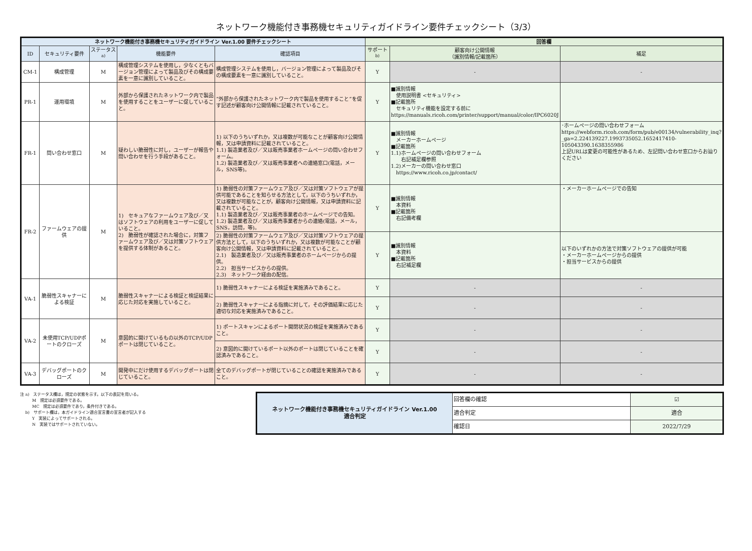ネットワーク機能付き事務機セキュリティガイドライン要件チェックシート（3/3）
| ネットワーク機能付き事務機セキュリティガイドライン Ver.1.00 要件チェックシート | | | | | 回答欄 | | |
| --- | --- | --- | --- | --- | --- | --- | --- |
| ID | セキュリティ要件 | ステータス<sup>a)</sup> | 機能要件 | 確認項目 | サポート<sup>b)</sup> | 顧客向け公開情報 （識別情報/記載箇所） | 補足 |
| CM-1 | 構成管理 | M | 構成管理システムを使用し，少なくともバージョン管理によって製品及びその構成要素を一意に識別していること。 | 構成管理システムを使用し，バージョン管理によって製品及びその構成要素を一意に識別していること。 | Y | - | - |
| PR-1 | 運用環境 | M | 外部から保護されたネットワーク内で製品を使用することをユーザーに促していること。 | “外部から保護されたネットワーク内で製品を使用すること”を促す記述が顧客向け公開情報に記載されていること。 | Y | ■識別情報 使用説明書 <セキュリティ> ■記載箇所 セキュリティ機能を設定する前に https://manuals.ricoh.com/printer/support/manual/color/IPC6020J | |
| FR-1 | 問い合わせ窓口 | M | 疑わしい脆弱性に対し，ユーザーが報告や問い合わせを行う手段があること。 | 1) 以下のうちいずれか，又は複数が可能なことが顧客向け公開情報，又は申請資料に記載されていること。 1.1) 製造業者及び／又は販売事業者ホームページの問い合わせフォーム。 1.2) 製造業者及び／又は販売事業者への連絡窓口(電話，メール，SNS等)。 | Y | ■識別情報 メーカーホームページ ■記載箇所 1.1)ホームページの問い合わせフォーム 右記補足欄参照 1.2)メーカーの問い合わせ窓口 https://www.ricoh.co.jp/contact/ | ･ホームページの問い合わせフォーム https://webform.ricoh.com/form/pub/e00134/vulnerability_inq?_ga=2.224139227.1993735052.1652417410-105043390.1638355986 上記URLは変更の可能性があるため、左記問い合わせ窓口からお辿りください |
| FR-2 | ファームウェアの提供 | M | 1) セキュアなファームウェア及び／又はソフトウェアの利用をユーザーに促していること。 2) 脆弱性が確認された場合に，対策ファームウェア及び／又は対策ソフトウェアを提供する体制があること。 | 1) 脆弱性の対策ファームウェア及び／又は対策ソフトウェアが提供可能であることを知らせる方法として，以下のうちいずれか，又は複数が可能なことが，顧客向け公開情報，又は申請資料に記載されていること。 1.1) 製造業者及び／又は販売事業者のホームページでの告知。 1.2) 製造業者及び／又は販売事業者からの連絡(電話，メール，SNS，訪問，等)。 | Y | ■識別情報 本資料 ■記載箇所 右記備考欄 | ・メーカーホームページでの告知 |
| | | | | 2) 脆弱性の対策ファームウェア及び／又は対策ソフトウェアの提供方法として，以下のうちいずれか，又は複数が可能なことが顧客向け公開情報，又は申請資料に記載されていること。 2.1) 製造業者及び／又は販売事業者のホームページからの提供。 2.2) 担当サービスからの提供。 2.3) ネットワーク経由の配信。 | Y | ■識別情報 本資料 ■記載箇所 右記補足欄 | 以下のいずれかの方法で対策ソフトウェアの提供が可能 ・メーカーホームページからの提供 ・担当サービスからの提供 |
| VA-1 | 脆弱性スキャナーによる検証 | M | 脆弱性スキャナーによる検証と検証結果に応じた対応を実施していること。 | 1) 脆弱性スキャナーによる検証を実施済みであること。 | Y | - | - |
| | | | | 2) 脆弱性スキャナーによる指摘に対して，その評価結果に応じた適切な対応を実施済みであること。 | Y | - | - |
| VA-2 | 未使用TCP/UDPポートのクローズ | M | 意図的に開けているもの以外のTCP/UDPポートは閉じていること。 | 1) ポートスキャンによるポート開閉状況の検証を実施済みであること。 | Y | - | - |
| | | | | 2) 意図的に開けているポート以外のポートは閉じていることを確認済みであること。 | Y | - | - |
| VA-3 | デバッグポートのクローズ | M | 開発中にだけ使用するデバッグポートは閉じていること。 | 全てのデバッグポートが閉じていることの確認を実施済みであること。 | Y | - | - |
注 a)　ステータス欄は，規定の状態を示す。以下の表記を用いる。
　　　M　規定は必須要件である。
　　　MC　規定は必須要件であり，条件付きである。
　 b)　サポート欄は，本ガイドライン適合宣言書の宣言者が記入する
　　　Y　実装によってサポートされる。
　　　N　実装ではサポートされていない。
| ネットワーク機能付き事務機セキュリティガイドライン Ver.1.00 適合判定 | 回答欄の確認 | ☑ |
| | 適合判定 | 適合 |
| | 確認日 | 2022/7/29 |